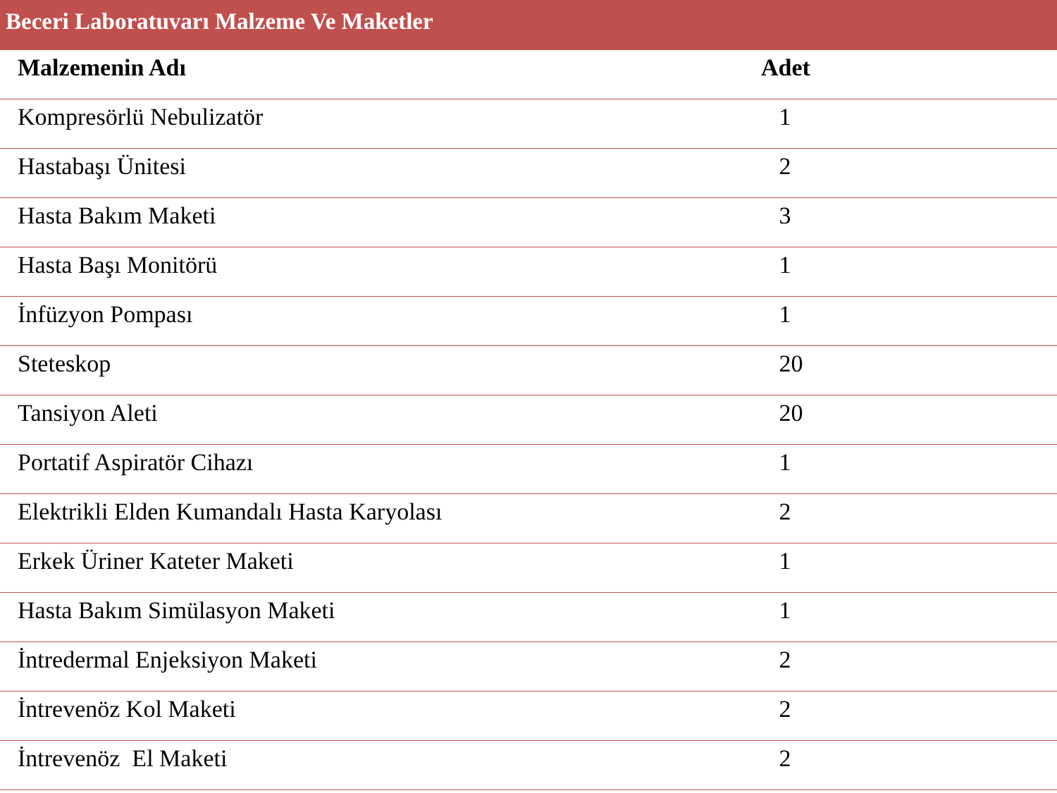Beceri Laboratuvarı Malzeme Ve Maketler
| Malzemenin Adı | Adet |
| --- | --- |
| Kompresörlü Nebulizatör | 1 |
| Hastabaşı Ünitesi | 2 |
| Hasta Bakım Maketi | 3 |
| Hasta Başı Monitörü | 1 |
| İnfüzyon Pompası | 1 |
| Steteskop | 20 |
| Tansiyon Aleti | 20 |
| Portatif Aspiratör Cihazı | 1 |
| Elektrikli Elden Kumandalı Hasta Karyolası | 2 |
| Erkek Üriner Kateter Maketi | 1 |
| Hasta Bakım Simülasyon Maketi | 1 |
| İntredermal Enjeksiyon Maketi | 2 |
| İntrevenöz Kol Maketi | 2 |
| İntrevenöz El Maketi | 2 |